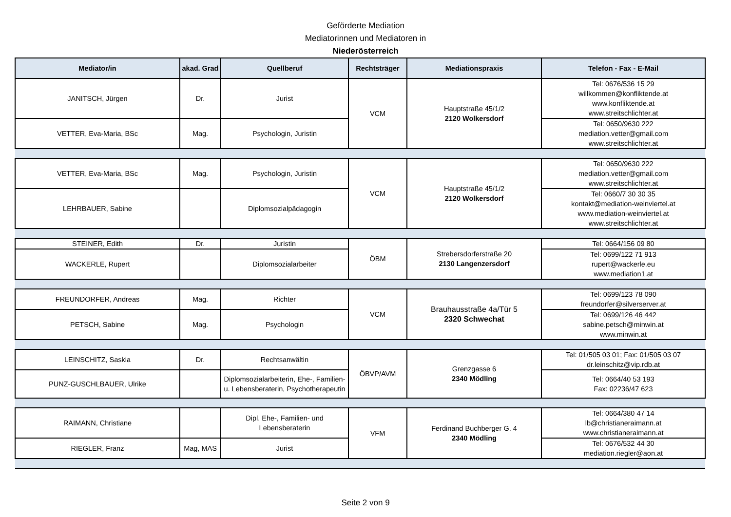Geförderte Mediation
Mediatorinnen und Mediatoren in
Niederösterreich
| Mediator/in | akad. Grad | Quellberuf | Rechtsträger | Mediationspraxis | Telefon - Fax - E-Mail |
| --- | --- | --- | --- | --- | --- |
| JANITSCH, Jürgen | Dr. | Jurist | VCM | Hauptstraße 45/1/2 2120 Wolkersdorf | Tel: 0676/536 15 29 willkommen@konfliktende.at www.konfliktende.at www.streitschlichter.at |
| VETTER, Eva-Maria, BSc | Mag. | Psychologin, Juristin | | | Tel: 0650/9630 222 mediation.vetter@gmail.com www.streitschlichter.at |
| VETTER, Eva-Maria, BSc | Mag. | Psychologin, Juristin | VCM | Hauptstraße 45/1/2 2120 Wolkersdorf | Tel: 0650/9630 222 mediation.vetter@gmail.com www.streitschlichter.at |
| LEHRBAUER, Sabine | | Diplomsozialpädagogin | | | Tel: 0660/7 30 30 35 kontakt@mediation-weinviertel.at www.mediation-weinviertel.at www.streitschlichter.at |
| STEINER, Edith | Dr. | Juristin | ÖBM | Strebersdorferstraße 20 2130 Langenzersdorf | Tel: 0664/156 09 80 |
| WACKERLE, Rupert | | Diplomsozialarbeiter | | | Tel: 0699/122 71 913 rupert@wackerle.eu www.mediation1.at |
| FREUNDORFER, Andreas | Mag. | Richter | VCM | Brauhausstraße 4a/Tür 5 2320 Schwechat | Tel: 0699/123 78 090 freundorfer@silverserver.at |
| PETSCH, Sabine | Mag. | Psychologin | | | Tel: 0699/126 46 442 sabine.petsch@minwin.at www.minwin.at |
| LEINSCHITZ, Saskia | Dr. | Rechtsanwältin | ÖBVP/AVM | Grenzgasse 6 2340 Mödling | Tel: 01/505 03 01; Fax: 01/505 03 07 dr.leinschitz@vip.rdb.at |
| PUNZ-GUSCHLBAUER, Ulrike | | Diplomsozialarbeiterin, Ehe-, Familien- u. Lebensberaterin, Psychotherapeutin | | | Tel: 0664/40 53 193 Fax: 02236/47 623 |
| RAIMANN, Christiane | | Dipl. Ehe-, Familien- und Lebensberaterin | VFM | Ferdinand Buchberger G. 4 2340 Mödling | Tel: 0664/380 47 14 lb@christianeraimann.at www.christianeraimann.at |
| RIEGLER, Franz | Mag, MAS | Jurist | | | Tel: 0676/532 44 30 mediation.riegler@aon.at |
Seite 2 von 9